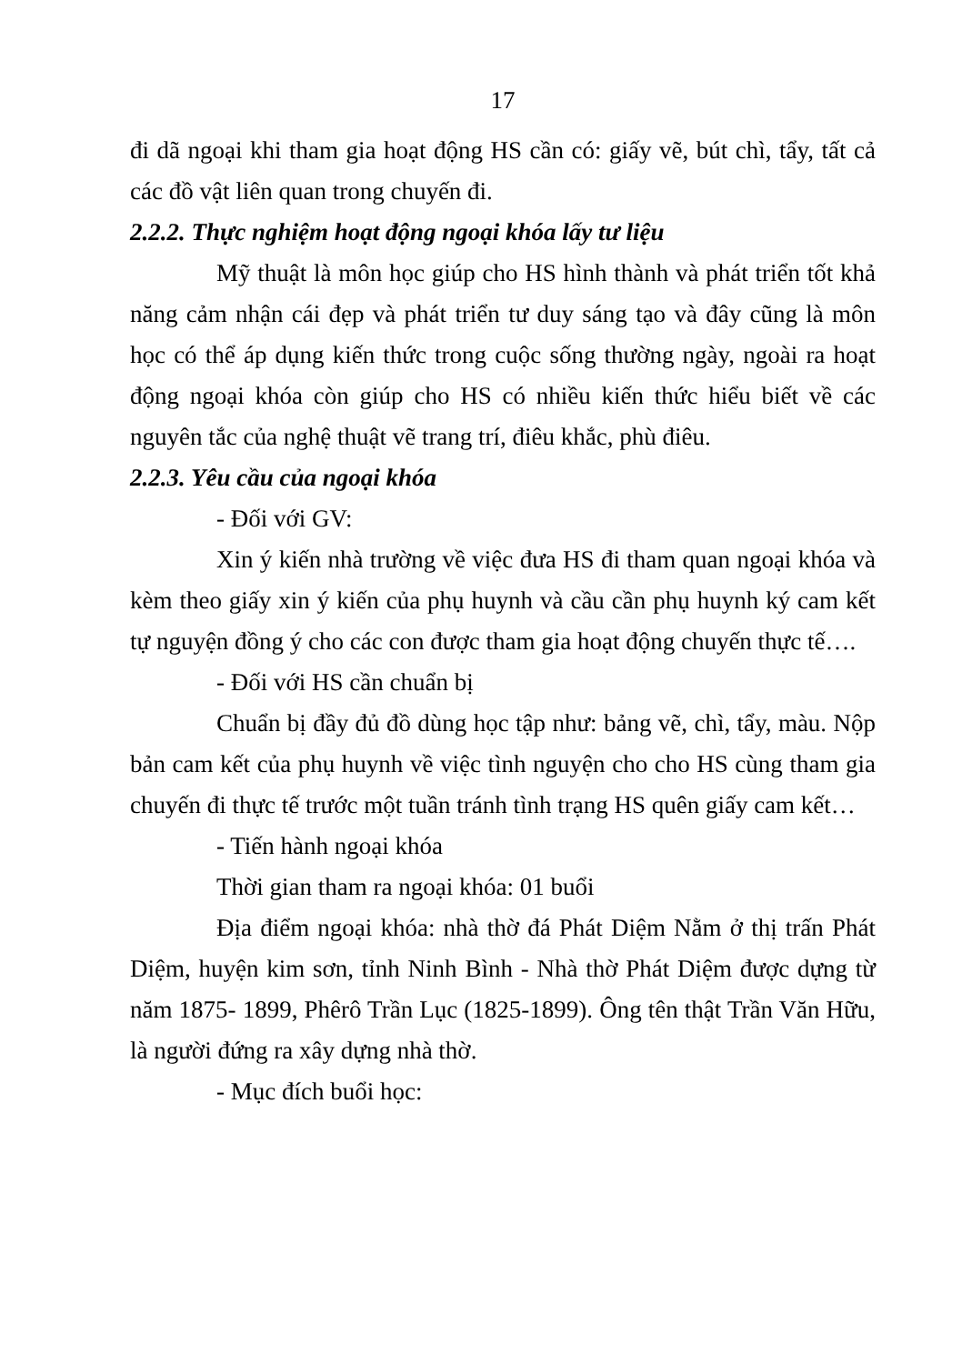17
đi dã ngoại khi tham gia hoạt động HS cần có: giấy vẽ, bút chì, tẩy, tất cả các đồ vật liên quan trong chuyến đi.
2.2.2. Thực nghiệm hoạt động ngoại khóa lấy tư liệu
Mỹ thuật là môn học giúp cho HS hình thành và phát triển tốt khả năng cảm nhận cái đẹp và phát triển tư duy sáng tạo và đây cũng là môn học có thể áp dụng kiến thức trong cuộc sống thường ngày, ngoài ra hoạt động ngoại khóa còn giúp cho HS có nhiều kiến thức hiểu biết về các nguyên tắc của nghệ thuật vẽ trang trí, điêu khắc, phù điêu.
2.2.3. Yêu cầu của ngoại khóa
- Đối với GV:
Xin ý kiến nhà trường về việc đưa HS đi tham quan ngoại khóa và kèm theo giấy xin ý kiến của phụ huynh và cầu cần phụ huynh ký cam kết tự nguyện đồng ý cho các con được tham gia hoạt động chuyến thực tế….
- Đối với HS cần chuẩn bị
Chuẩn bị đầy đủ đồ dùng học tập như: bảng vẽ, chì, tẩy, màu. Nộp bản cam kết của phụ huynh về việc tình nguyện cho cho HS cùng tham gia chuyến đi thực tế trước một tuần tránh tình trạng HS quên giấy cam kết…
- Tiến hành ngoại khóa
Thời gian tham ra ngoại khóa: 01 buổi
Địa điểm ngoại khóa: nhà thờ đá Phát Diệm Nằm ở thị trấn Phát Diệm, huyện kim sơn, tỉnh Ninh Bình - Nhà thờ Phát Diệm được dựng từ năm 1875- 1899, Phêrô Trần Lục (1825-1899). Ông tên thật Trần Văn Hữu, là người đứng ra xây dựng nhà thờ.
- Mục đích buổi học: